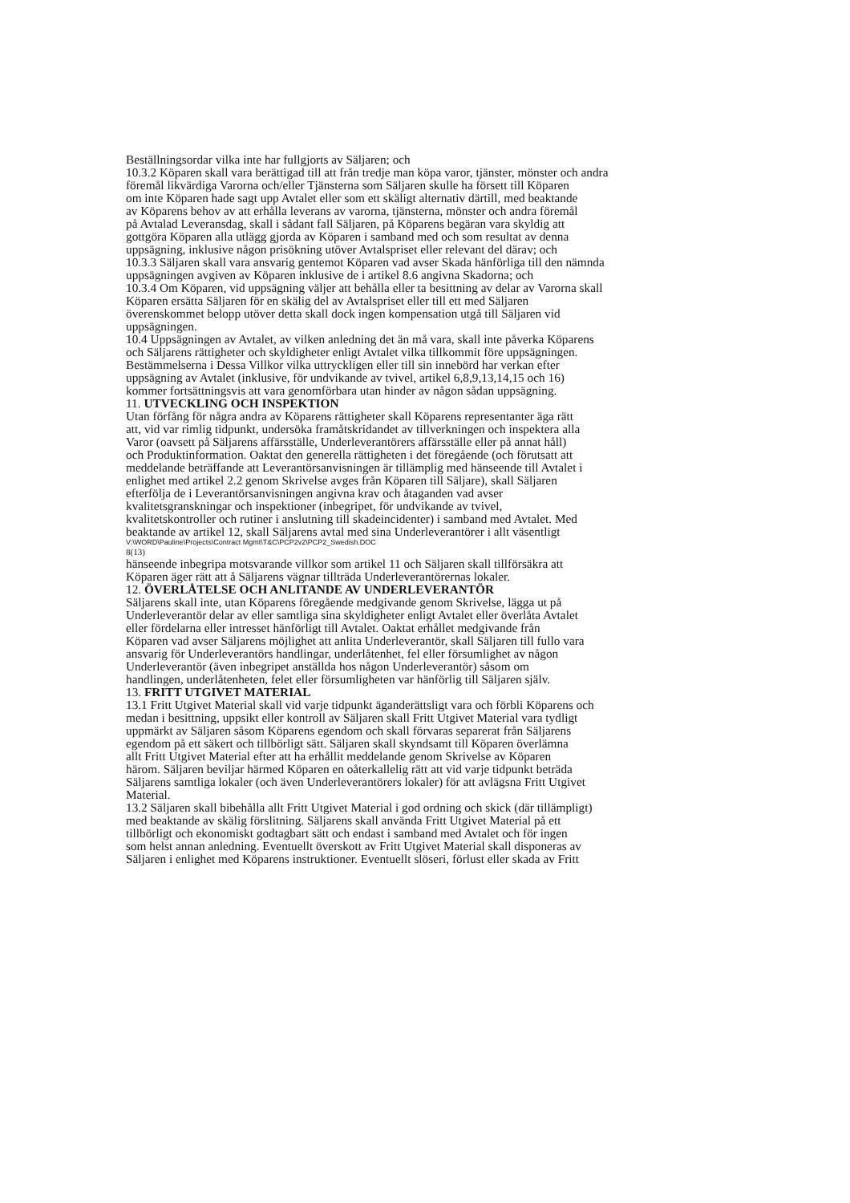Beställningsordar vilka inte har fullgjorts av Säljaren; och
10.3.2 Köparen skall vara berättigad till att från tredje man köpa varor, tjänster, mönster och andra
föremål likvärdiga Varorna och/eller Tjänsterna som Säljaren skulle ha försett till Köparen
om inte Köparen hade sagt upp Avtalet eller som ett skäligt alternativ därtill, med beaktande
av Köparens behov av att erhålla leverans av varorna, tjänsterna, mönster och andra föremål
på Avtalad Leveransdag, skall i sådant fall Säljaren, på Köparens begäran vara skyldig att
gottgöra Köparen alla utlägg gjorda av Köparen i samband med och som resultat av denna
uppsägning, inklusive någon prisökning utöver Avtalspriset eller relevant del därav; och
10.3.3 Säljaren skall vara ansvarig gentemot Köparen vad avser Skada hänförliga till den nämnda
uppsägningen avgiven av Köparen inklusive de i artikel 8.6 angivna Skadorna; och
10.3.4 Om Köparen, vid uppsägning väljer att behålla eller ta besittning av delar av Varorna skall
Köparen ersätta Säljaren för en skälig del av Avtalspriset eller till ett med Säljaren
överenskommet belopp utöver detta skall dock ingen kompensation utgå till Säljaren vid
uppsägningen.
10.4 Uppsägningen av Avtalet, av vilken anledning det än må vara, skall inte påverka Köparens
och Säljarens rättigheter och skyldigheter enligt Avtalet vilka tillkommit före uppsägningen.
Bestämmelserna i Dessa Villkor vilka uttryckligen eller till sin innebörd har verkan efter
uppsägning av Avtalet (inklusive, för undvikande av tvivel, artikel 6,8,9,13,14,15 och 16)
kommer fortsättningsvis att vara genomförbara utan hinder av någon sådan uppsägning.
11. UTVECKLING OCH INSPEKTION
Utan förfång för några andra av Köparens rättigheter skall Köparens representanter äga rätt
att, vid var rimlig tidpunkt, undersöka framåtskridandet av tillverkningen och inspektera alla
Varor (oavsett på Säljarens affärsställe, Underleverantörers affärsställe eller på annat håll)
och Produktinformation. Oaktat den generella rättigheten i det föregående (och förutsatt att
meddelande beträffande att Leverantörsanvisningen är tillämplig med hänseende till Avtalet i
enlighet med artikel 2.2 genom Skrivelse avges från Köparen till Säljare), skall Säljaren
efterfölja de i Leverantörsanvisningen angivna krav och åtaganden vad avser
kvalitetsgranskningar och inspektioner (inbegripet, för undvikande av tvivel,
kvalitetskontroller och rutiner i anslutning till skadeincidenter) i samband med Avtalet. Med
beaktande av artikel 12, skall Säljarens avtal med sina Underleverantörer i allt väsentligt
V:\WORD\Pauline\Projects\Contract Mgmt\T&C\PCP2v2\PCP2_Swedish.DOC
8(13)
hänseende inbegripa motsvarande villkor som artikel 11 och Säljaren skall tillförsäkra att
Köparen äger rätt att å Säljarens vägnar tillträda Underleverantörernas lokaler.
12. ÖVERLÅTELSE OCH ANLITANDE AV UNDERLEVERANTÖR
Säljarens skall inte, utan Köparens föregående medgivande genom Skrivelse, lägga ut på
Underleverantör delar av eller samtliga sina skyldigheter enligt Avtalet eller överlåta Avtalet
eller fördelarna eller intresset hänförligt till Avtalet. Oaktat erhållet medgivande från
Köparen vad avser Säljarens möjlighet att anlita Underleverantör, skall Säljaren till fullo vara
ansvarig för Underleverantörs handlingar, underlåtenhet, fel eller försumlighet av någon
Underleverantör (även inbegripet anställda hos någon Underleverantör) såsom om
handlingen, underlåtenheten, felet eller försumligheten var hänförlig till Säljaren själv.
13. FRITT UTGIVET MATERIAL
13.1 Fritt Utgivet Material skall vid varje tidpunkt äganderättsligt vara och förbli Köparens och
medan i besittning, uppsikt eller kontroll av Säljaren skall Fritt Utgivet Material vara tydligt
uppmärkt av Säljaren såsom Köparens egendom och skall förvaras separerat från Säljarens
egendom på ett säkert och tillbörligt sätt. Säljaren skall skyndsamt till Köparen överlämna
allt Fritt Utgivet Material efter att ha erhållit meddelande genom Skrivelse av Köparen
härom. Säljaren beviljar härmed Köparen en oåterkallelig rätt att vid varje tidpunkt beträda
Säljarens samtliga lokaler (och även Underleverantörers lokaler) för att avlägsna Fritt Utgivet
Material.
13.2 Säljaren skall bibehålla allt Fritt Utgivet Material i god ordning och skick (där tillämpligt)
med beaktande av skälig förslitning. Säljarens skall använda Fritt Utgivet Material på ett
tillbörligt och ekonomiskt godtagbart sätt och endast i samband med Avtalet och för ingen
som helst annan anledning. Eventuellt överskott av Fritt Utgivet Material skall disponeras av
Säljaren i enlighet med Köparens instruktioner. Eventuellt slöseri, förlust eller skada av Fritt